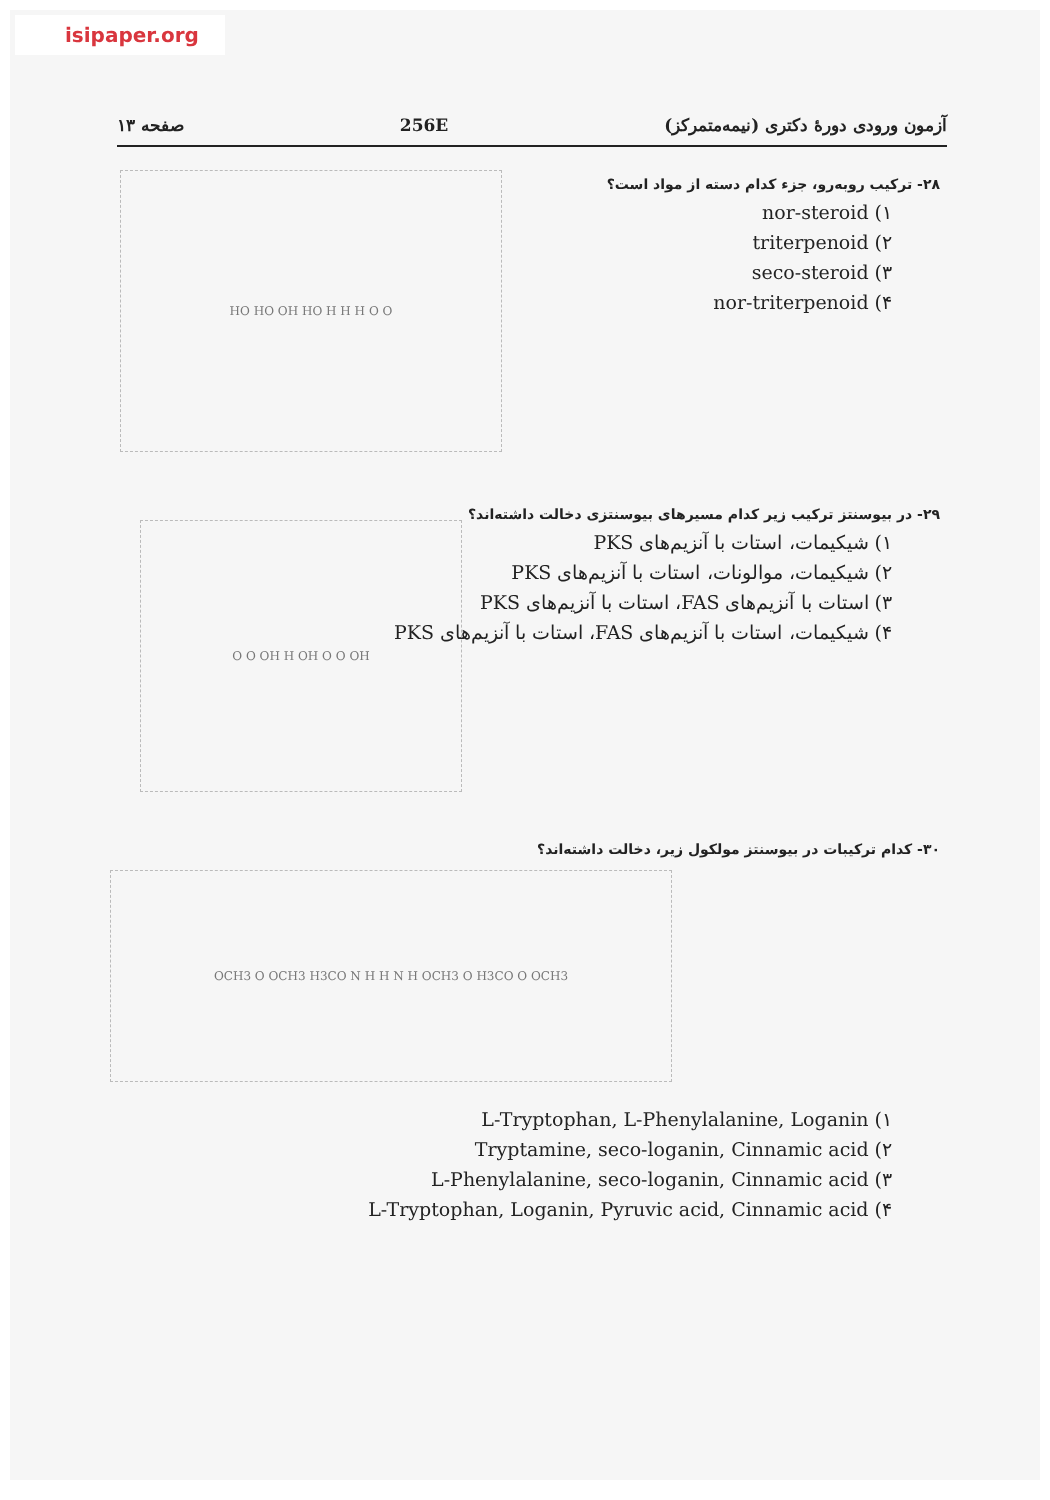isipaper.org
آزمون ورودی دورهٔ دکتری (نیمه‌متمرکز) 256E صفحه ۱۳
۲۸- ترکیب روبه‌رو، جزء کدام دسته از مواد است؟
۱) nor-steroid
۲) triterpenoid
۳) seco-steroid
۴) nor-triterpenoid
HO HO OH HO H H H O O
۲۹- در بیوسنتز ترکیب زیر کدام مسیرهای بیوسنتزی دخالت داشته‌اند؟
۱) شیکیمات، استات با آنزیم‌های PKS
۲) شیکیمات، موالونات، استات با آنزیم‌های PKS
۳) استات با آنزیم‌های FAS، استات با آنزیم‌های PKS
۴) شیکیمات، استات با آنزیم‌های FAS، استات با آنزیم‌های PKS
O O OH H OH O O OH
۳۰- کدام ترکیبات در بیوسنتز مولکول زیر، دخالت داشته‌اند؟
OCH3 O OCH3 H3CO N H H N H OCH3 O H3CO O OCH3
۱) L-Tryptophan, L-Phenylalanine, Loganin
۲) Tryptamine, seco-loganin, Cinnamic acid
۳) L-Phenylalanine, seco-loganin, Cinnamic acid
۴) L-Tryptophan, Loganin, Pyruvic acid, Cinnamic acid